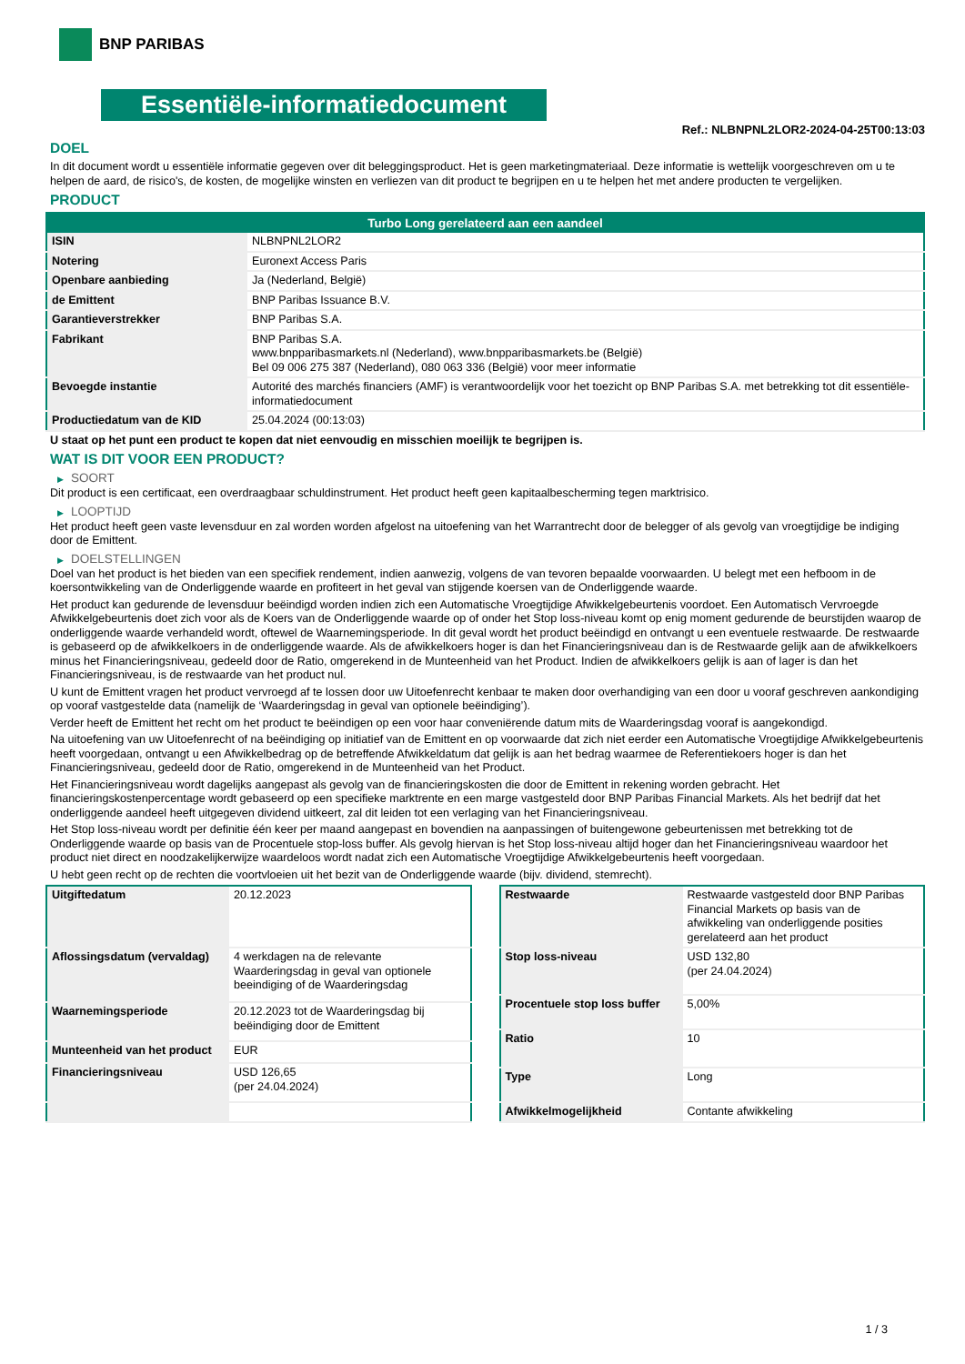BNP PARIBAS
Essentiële-informatiedocument
Ref.: NLBNPNL2LOR2-2024-04-25T00:13:03
DOEL
In dit document wordt u essentiële informatie gegeven over dit beleggingsproduct. Het is geen marketingmateriaal. Deze informatie is wettelijk voorgeschreven om u te helpen de aard, de risico's, de kosten, de mogelijke winsten en verliezen van dit product te begrijpen en u te helpen het met andere producten te vergelijken.
PRODUCT
| Turbo Long gerelateerd aan een aandeel | |
| --- | --- |
| ISIN | NLBNPNL2LOR2 |
| Notering | Euronext Access Paris |
| Openbare aanbieding | Ja (Nederland, België) |
| de Emittent | BNP Paribas Issuance B.V. |
| Garantieverstrekker | BNP Paribas S.A. |
| Fabrikant | BNP Paribas S.A. www.bnpparibasmarkets.nl (Nederland), www.bnpparibasmarkets.be (België) Bel 09 006 275 387 (Nederland), 080 063 336 (België) voor meer informatie |
| Bevoegde instantie | Autorité des marchés financiers (AMF) is verantwoordelijk voor het toezicht op BNP Paribas S.A. met betrekking tot dit essentiële-informatiedocument |
| Productiedatum van de KID | 25.04.2024 (00:13:03) |
U staat op het punt een product te kopen dat niet eenvoudig en misschien moeilijk te begrijpen is.
WAT IS DIT VOOR EEN PRODUCT?
▶ SOORT
Dit product is een certificaat, een overdraagbaar schuldinstrument. Het product heeft geen kapitaalbescherming tegen marktrisico.
▶ LOOPTIJD
Het product heeft geen vaste levensduur en zal worden worden afgelost na uitoefening van het Warrantrecht door de belegger of als gevolg van vroegtijdige be indiging door de Emittent.
▶ DOELSTELLINGEN
Doel van het product is het bieden van een specifiek rendement, indien aanwezig, volgens de van tevoren bepaalde voorwaarden. U belegt met een hefboom in de koersontwikkeling van de Onderliggende waarde en profiteert in het geval van stijgende koersen van de Onderliggende waarde.
Het product kan gedurende de levensduur beëindigd worden indien zich een Automatische Vroegtijdige Afwikkelgebeurtenis voordoet. Een Automatisch Vervroegde Afwikkelgebeurtenis doet zich voor als de Koers van de Onderliggende waarde op of onder het Stop loss-niveau komt op enig moment gedurende de beurstijden waarop de onderliggende waarde verhandeld wordt, oftewel de Waarnemingsperiode. In dit geval wordt het product beëindigd en ontvangt u een eventuele restwaarde. De restwaarde is gebaseerd op de afwikkelkoers in de onderliggende waarde. Als de afwikkelkoers hoger is dan het Financieringsniveau dan is de Restwaarde gelijk aan de afwikkelkoers minus het Financieringsniveau, gedeeld door de Ratio, omgerekend in de Munteenheid van het Product. Indien de afwikkelkoers gelijk is aan of lager is dan het Financieringsniveau, is de restwaarde van het product nul.
U kunt de Emittent vragen het product vervroegd af te lossen door uw Uitoefenrecht kenbaar te maken door overhandiging van een door u vooraf geschreven aankondiging op vooraf vastgestelde data (namelijk de ‘Waarderingsdag in geval van optionele beëindiging’).
Verder heeft de Emittent het recht om het product te beëindigen op een voor haar conveniërende datum mits de Waarderingsdag vooraf is aangekondigd.
Na uitoefening van uw Uitoefenrecht of na beëindiging op initiatief van de Emittent en op voorwaarde dat zich niet eerder een Automatische Vroegtijdige Afwikkelgebeurtenis heeft voorgedaan, ontvangt u een Afwikkelbedrag op de betreffende Afwikkeldatum dat gelijk is aan het bedrag waarmee de Referentiekoers hoger is dan het Financieringsniveau, gedeeld door de Ratio, omgerekend in de Munteenheid van het Product.
Het Financieringsniveau wordt dagelijks aangepast als gevolg van de financieringskosten die door de Emittent in rekening worden gebracht. Het financieringskostenpercentage wordt gebaseerd op een specifieke marktrente en een marge vastgesteld door BNP Paribas Financial Markets. Als het bedrijf dat het onderliggende aandeel heeft uitgegeven dividend uitkeert, zal dit leiden tot een verlaging van het Financieringsniveau.
Het Stop loss-niveau wordt per definitie één keer per maand aangepast en bovendien na aanpassingen of buitengewone gebeurtenissen met betrekking tot de Onderliggende waarde op basis van de Procentuele stop-loss buffer. Als gevolg hiervan is het Stop loss-niveau altijd hoger dan het Financieringsniveau waardoor het product niet direct en noodzakelijkerwijze waardeloos wordt nadat zich een Automatische Vroegtijdige Afwikkelgebeurtenis heeft voorgedaan.
U hebt geen recht op de rechten die voortvloeien uit het bezit van de Onderliggende waarde (bijv. dividend, stemrecht).
| Uitgiftedatum | 20.12.2023 |
| Aflossingsdatum (vervaldag) | 4 werkdagen na de relevante Waarderingsdag in geval van optionele beeindiging of de Waarderingsdag |
| Waarnemingsperiode | 20.12.2023 tot de Waarderingsdag bij beëindiging door de Emittent |
| Munteenheid van het product | EUR |
| Financieringsniveau | USD 126,65 (per 24.04.2024) |
| Restwaarde | Restwaarde vastgesteld door BNP Paribas Financial Markets op basis van de afwikkeling van onderliggende posities gerelateerd aan het product |
| Stop loss-niveau | USD 132,80 (per 24.04.2024) |
| Procentuele stop loss buffer | 5,00% |
| Ratio | 10 |
| Type | Long |
| Afwikkelmogelijkheid | Contante afwikkeling |
1 / 3